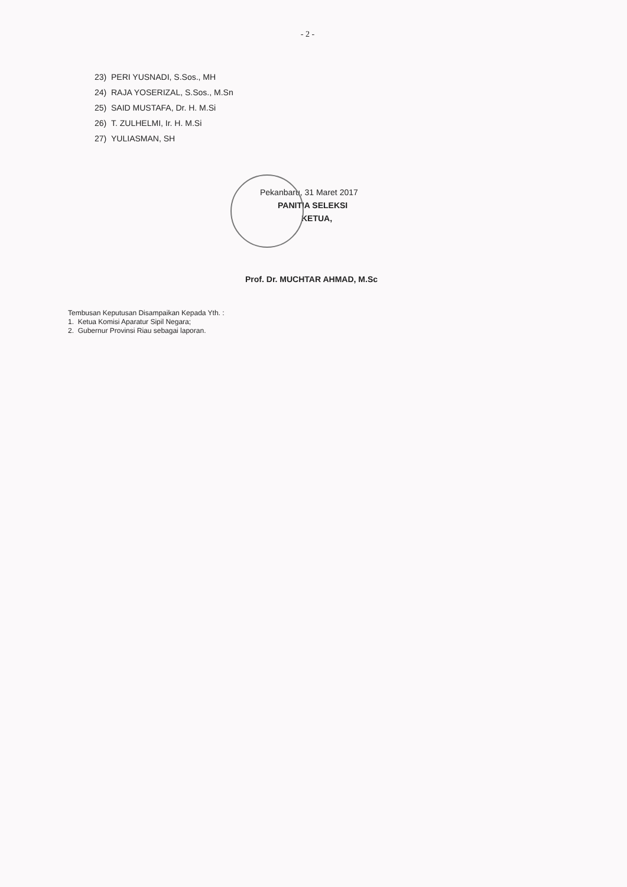- 2 -
23) PERI YUSNADI, S.Sos., MH
24) RAJA YOSERIZAL, S.Sos., M.Sn
25) SAID MUSTAFA, Dr. H. M.Si
26) T. ZULHELMI, Ir. H. M.Si
27) YULIASMAN, SH
Pekanbaru, 31 Maret 2017
PANITIA SELEKSI
KETUA,
Prof. Dr. MUCHTAR AHMAD, M.Sc
Tembusan Keputusan Disampaikan Kepada Yth. :
1. Ketua Komisi Aparatur Sipil Negara;
2. Gubernur Provinsi Riau sebagai laporan.